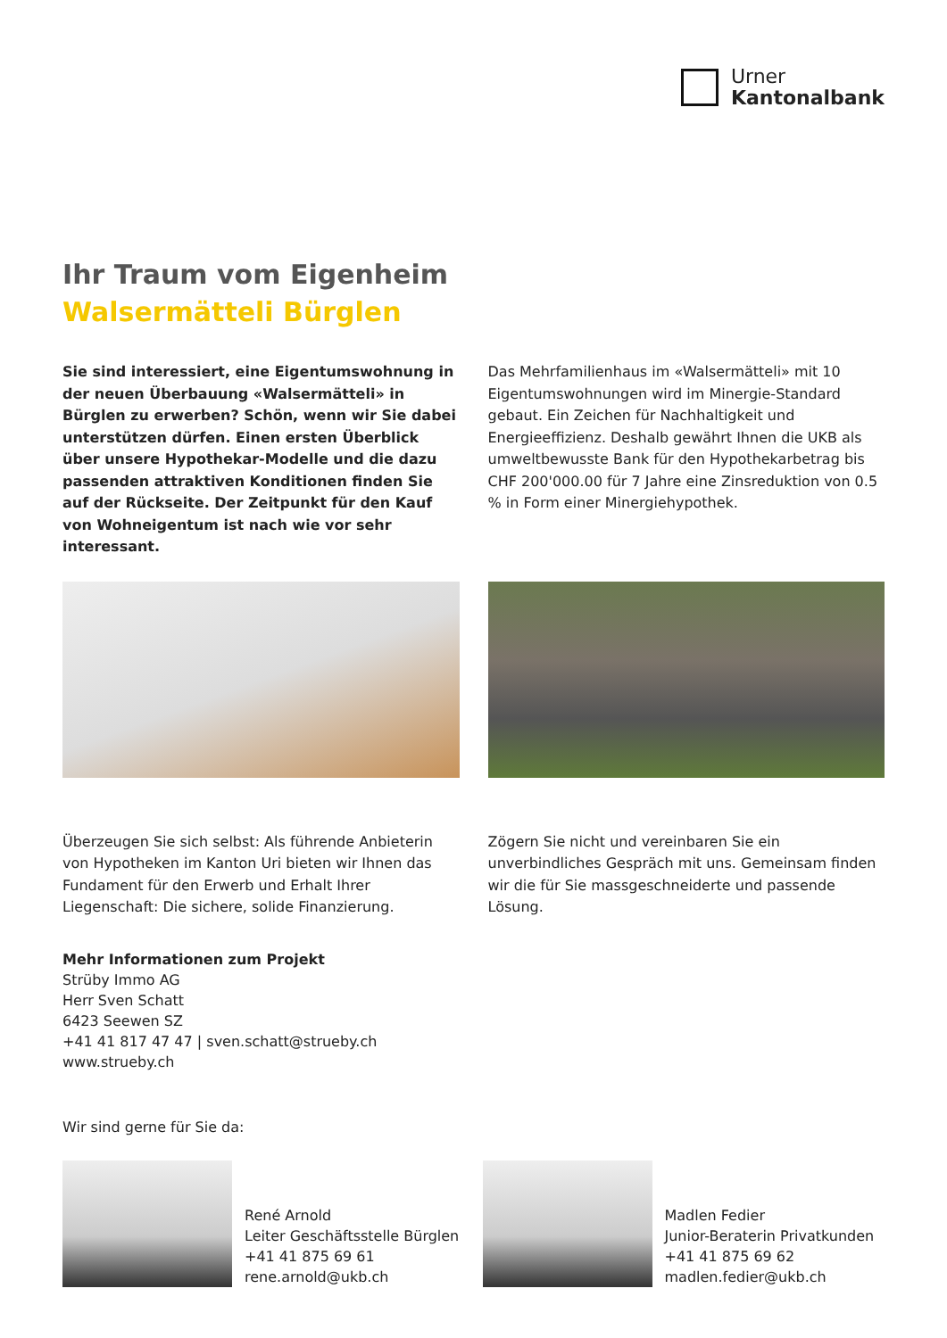Urner
Kantonalbank
Ihr Traum vom Eigenheim
Walsermätteli Bürglen
Sie sind interessiert, eine Eigentumswohnung in der neuen Überbauung «Walsermätteli» in Bürglen zu erwerben? Schön, wenn wir Sie dabei unterstützen dürfen. Einen ersten Überblick über unsere Hypothekar-Modelle und die dazu passenden attraktiven Konditionen finden Sie auf der Rückseite. Der Zeitpunkt für den Kauf von Wohneigentum ist nach wie vor sehr interessant.
Das Mehrfamilienhaus im «Walsermätteli» mit 10 Eigentumswohnungen wird im Minergie-Standard gebaut. Ein Zeichen für Nachhaltigkeit und Energieeffizienz. Deshalb gewährt Ihnen die UKB als umweltbewusste Bank für den Hypothekarbetrag bis CHF 200'000.00 für 7 Jahre eine Zinsreduktion von 0.5 % in Form einer Minergiehypothek.
Überzeugen Sie sich selbst: Als führende Anbieterin von Hypotheken im Kanton Uri bieten wir Ihnen das Fundament für den Erwerb und Erhalt Ihrer Liegenschaft: Die sichere, solide Finanzierung.
Zögern Sie nicht und vereinbaren Sie ein unverbindliches Gespräch mit uns. Gemeinsam finden wir die für Sie massgeschneiderte und passende Lösung.
Mehr Informationen zum Projekt
Strüby Immo AG
Herr Sven Schatt
6423 Seewen SZ
+41 41 817 47 47 | sven.schatt@strueby.ch
www.strueby.ch
Wir sind gerne für Sie da:
René Arnold
Leiter Geschäftsstelle Bürglen
+41 41 875 69 61
rene.arnold@ukb.ch
Madlen Fedier
Junior-Beraterin Privatkunden
+41 41 875 69 62
madlen.fedier@ukb.ch